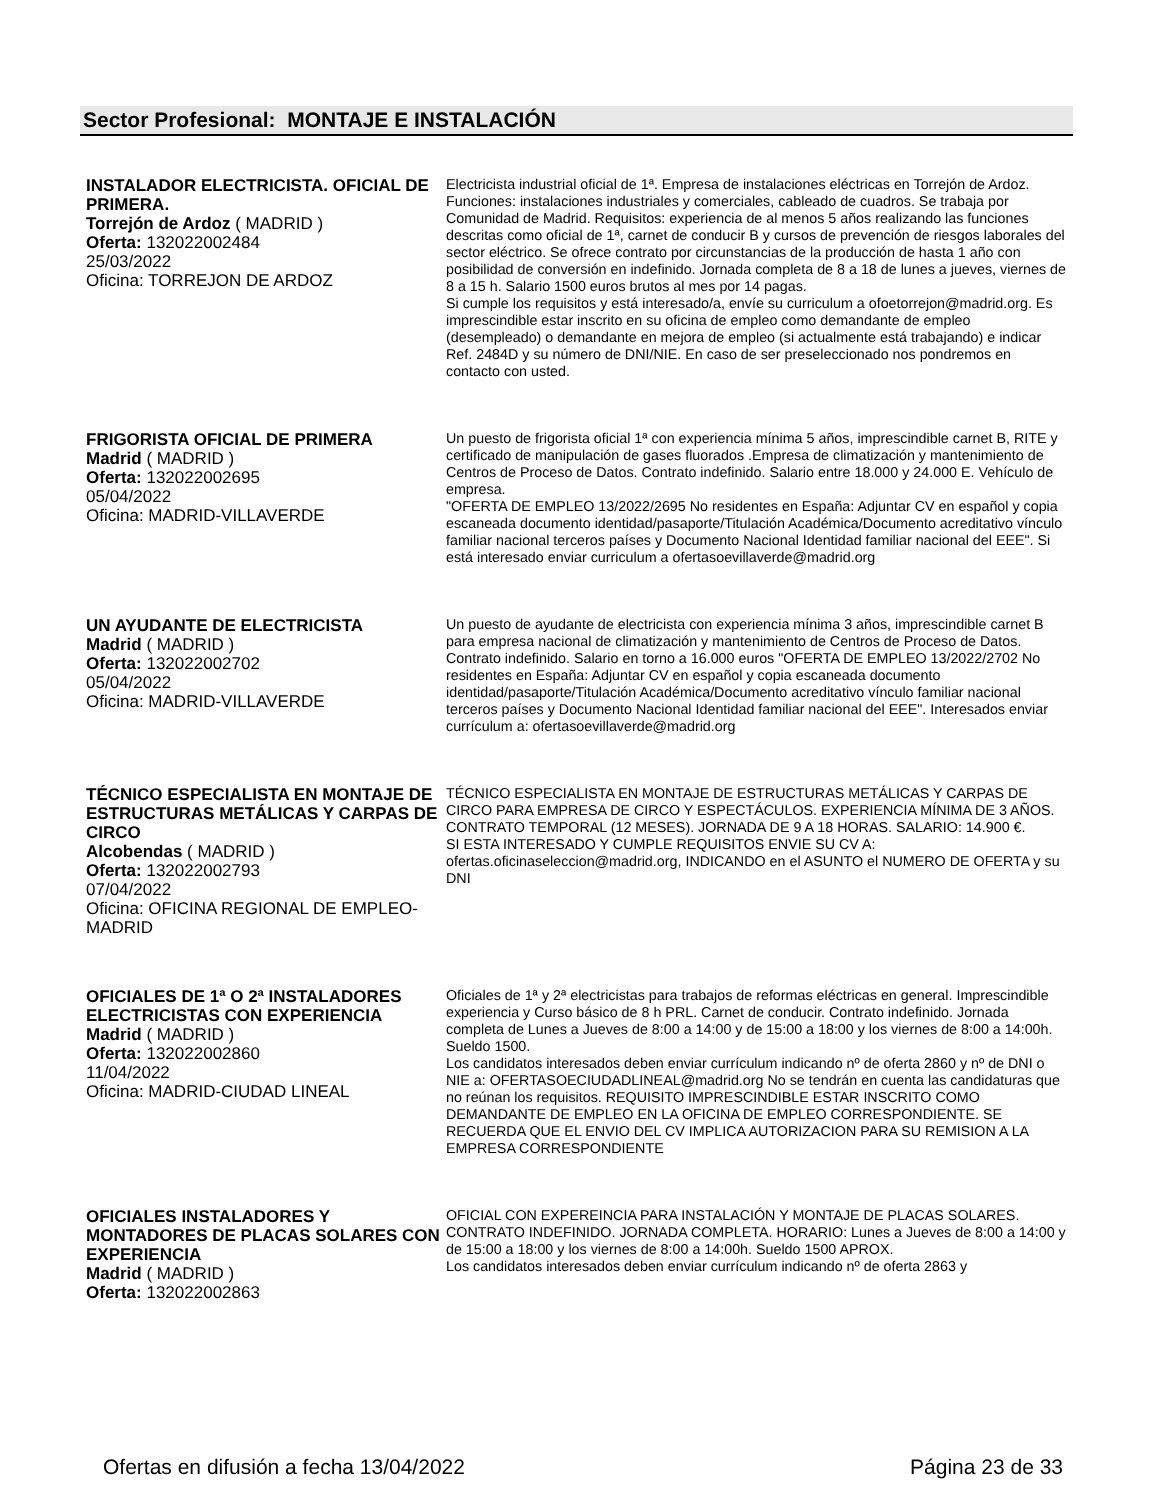Sector Profesional: MONTAJE E INSTALACIÓN
INSTALADOR ELECTRICISTA. OFICIAL DE PRIMERA.
Torrejón de Ardoz ( MADRID )
Oferta: 132022002484
25/03/2022
Oficina: TORREJON DE ARDOZ
Electricista industrial oficial de 1ª. Empresa de instalaciones eléctricas en Torrejón de Ardoz. Funciones: instalaciones industriales y comerciales, cableado de cuadros. Se trabaja por Comunidad de Madrid. Requisitos: experiencia de al menos 5 años realizando las funciones descritas como oficial de 1ª, carnet de conducir B y cursos de prevención de riesgos laborales del sector eléctrico. Se ofrece contrato por circunstancias de la producción de hasta 1 año con posibilidad de conversión en indefinido. Jornada completa de 8 a 18 de lunes a jueves, viernes de 8 a 15 h. Salario 1500 euros brutos al mes por 14 pagas.
Si cumple los requisitos y está interesado/a, envíe su curriculum a ofoetorrejon@madrid.org. Es imprescindible estar inscrito en su oficina de empleo como demandante de empleo (desempleado) o demandante en mejora de empleo (si actualmente está trabajando) e indicar Ref. 2484D y su número de DNI/NIE. En caso de ser preseleccionado nos pondremos en contacto con usted.
FRIGORISTA OFICIAL DE PRIMERA
Madrid ( MADRID )
Oferta: 132022002695
05/04/2022
Oficina: MADRID-VILLAVERDE
Un puesto de frigorista oficial 1ª con experiencia mínima 5 años, imprescindible carnet B, RITE y certificado de manipulación de gases fluorados .Empresa de climatización y mantenimiento de Centros de Proceso de Datos. Contrato indefinido. Salario entre 18.000 y 24.000 E. Vehículo de empresa.
"OFERTA DE EMPLEO 13/2022/2695 No residentes en España: Adjuntar CV en español y copia escaneada documento identidad/pasaporte/Titulación Académica/Documento acreditativo vínculo familiar nacional terceros países y Documento Nacional Identidad familiar nacional del EEE". Si está interesado enviar curriculum a ofertasoevillaverde@madrid.org
UN AYUDANTE DE ELECTRICISTA
Madrid ( MADRID )
Oferta: 132022002702
05/04/2022
Oficina: MADRID-VILLAVERDE
Un puesto de ayudante de electricista con experiencia mínima 3 años, imprescindible carnet B para empresa nacional de climatización y mantenimiento de Centros de Proceso de Datos. Contrato indefinido. Salario en torno a 16.000 euros "OFERTA DE EMPLEO 13/2022/2702 No residentes en España: Adjuntar CV en español y copia escaneada documento identidad/pasaporte/Titulación Académica/Documento acreditativo vínculo familiar nacional terceros países y Documento Nacional Identidad familiar nacional del EEE". Interesados enviar currículum a: ofertasoevillaverde@madrid.org
TÉCNICO ESPECIALISTA EN MONTAJE DE ESTRUCTURAS METÁLICAS Y CARPAS DE CIRCO
Alcobendas ( MADRID )
Oferta: 132022002793
07/04/2022
Oficina: OFICINA REGIONAL DE EMPLEO-MADRID
TÉCNICO ESPECIALISTA EN MONTAJE DE ESTRUCTURAS METÁLICAS Y CARPAS DE CIRCO PARA EMPRESA DE CIRCO Y ESPECTÁCULOS. EXPERIENCIA MÍNIMA DE 3 AÑOS. CONTRATO TEMPORAL (12 MESES). JORNADA DE 9 A 18 HORAS. SALARIO: 14.900 €.
SI ESTA INTERESADO Y CUMPLE REQUISITOS ENVIE SU CV A: ofertas.oficinaseleccion@madrid.org, INDICANDO en el ASUNTO el NUMERO DE OFERTA y su DNI
OFICIALES DE 1ª O 2ª INSTALADORES ELECTRICISTAS CON EXPERIENCIA
Madrid ( MADRID )
Oferta: 132022002860
11/04/2022
Oficina: MADRID-CIUDAD LINEAL
Oficiales de 1ª y 2ª electricistas para trabajos de reformas eléctricas en general. Imprescindible experiencia y Curso básico de 8 h PRL. Carnet de conducir. Contrato indefinido. Jornada completa de Lunes a Jueves de 8:00 a 14:00 y de 15:00 a 18:00 y los viernes de 8:00 a 14:00h. Sueldo 1500.
Los candidatos interesados deben enviar currículum indicando nº de oferta 2860 y nº de DNI o NIE a: OFERTASOECIUDADLINEAL@madrid.org No se tendrán en cuenta las candidaturas que no reúnan los requisitos. REQUISITO IMPRESCINDIBLE ESTAR INSCRITO COMO DEMANDANTE DE EMPLEO EN LA OFICINA DE EMPLEO CORRESPONDIENTE. SE RECUERDA QUE EL ENVIO DEL CV IMPLICA AUTORIZACION PARA SU REMISION A LA EMPRESA CORRESPONDIENTE
OFICIALES INSTALADORES Y MONTADORES DE PLACAS SOLARES CON EXPERIENCIA
Madrid ( MADRID )
Oferta: 132022002863
OFICIAL CON EXPEREINCIA PARA INSTALACIÓN Y MONTAJE DE PLACAS SOLARES. CONTRATO INDEFINIDO. JORNADA COMPLETA. HORARIO: Lunes a Jueves de 8:00 a 14:00 y de 15:00 a 18:00 y los viernes de 8:00 a 14:00h. Sueldo 1500 APROX.
Los candidatos interesados deben enviar currículum indicando nº de oferta 2863 y
Ofertas en difusión a fecha 13/04/2022 Página 23 de 33